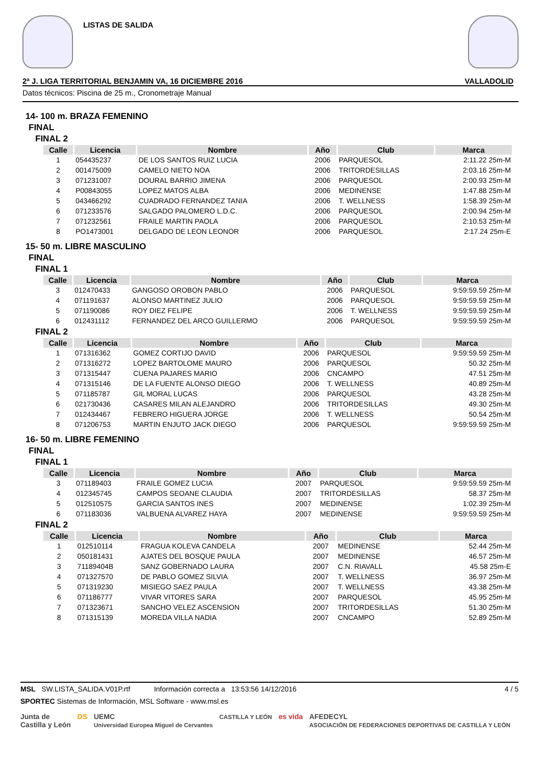LISTAS DE SALIDA
2ª J. LIGA TERRITORIAL BENJAMIN VA, 16 DICIEMBRE 2016 VALLADOLID
Datos técnicos: Piscina de 25 m., Cronometraje Manual
14- 100 m. BRAZA FEMENINO
FINAL
FINAL 2
| Calle | Licencia | Nombre | Año | Club | Marca |
| --- | --- | --- | --- | --- | --- |
| 1 | 054435237 | DE LOS SANTOS RUIZ LUCIA | 2006 | PARQUESOL | 2:11.22 25m-M |
| 2 | 001475009 | CAMELO NIETO NOA | 2006 | TRITORDESILLAS | 2:03.16 25m-M |
| 3 | 071231007 | DOURAL BARRIO JIMENA | 2006 | PARQUESOL | 2:00.93 25m-M |
| 4 | P00843055 | LOPEZ MATOS ALBA | 2006 | MEDINENSE | 1:47.88 25m-M |
| 5 | 043466292 | CUADRADO FERNANDEZ TANIA | 2006 | T. WELLNESS | 1:58.39 25m-M |
| 6 | 071233576 | SALGADO PALOMERO L.D.C. | 2006 | PARQUESOL | 2:00.94 25m-M |
| 7 | 071232561 | FRAILE MARTIN PAOLA | 2006 | PARQUESOL | 2:10.53 25m-M |
| 8 | PO1473001 | DELGADO DE LEON LEONOR | 2006 | PARQUESOL | 2:17.24 25m-E |
15- 50 m. LIBRE MASCULINO
FINAL
FINAL 1
| Calle | Licencia | Nombre | Año | Club | Marca |
| --- | --- | --- | --- | --- | --- |
| 3 | 012470433 | GANGOSO OROBON PABLO | 2006 | PARQUESOL | 9:59:59.59 25m-M |
| 4 | 071191637 | ALONSO MARTINEZ JULIO | 2006 | PARQUESOL | 9:59:59.59 25m-M |
| 5 | 071190086 | ROY DIEZ FELIPE | 2006 | T. WELLNESS | 9:59:59.59 25m-M |
| 6 | 012431112 | FERNANDEZ DEL ARCO GUILLERMO | 2006 | PARQUESOL | 9:59:59.59 25m-M |
FINAL 2
| Calle | Licencia | Nombre | Año | Club | Marca |
| --- | --- | --- | --- | --- | --- |
| 1 | 071316362 | GOMEZ CORTIJO DAVID | 2006 | PARQUESOL | 9:59:59.59 25m-M |
| 2 | 071316272 | LOPEZ BARTOLOME MAURO | 2006 | PARQUESOL | 50.32 25m-M |
| 3 | 071315447 | CUENA PAJARES MARIO | 2006 | CNCAMPO | 47.51 25m-M |
| 4 | 071315146 | DE LA FUENTE ALONSO DIEGO | 2006 | T. WELLNESS | 40.89 25m-M |
| 5 | 071185787 | GIL MORAL LUCAS | 2006 | PARQUESOL | 43.28 25m-M |
| 6 | 021730436 | CASARES MILAN ALEJANDRO | 2006 | TRITORDESILLAS | 49.30 25m-M |
| 7 | 012434467 | FEBRERO HIGUERA JORGE | 2006 | T. WELLNESS | 50.54 25m-M |
| 8 | 071206753 | MARTIN ENJUTO JACK DIEGO | 2006 | PARQUESOL | 9:59:59.59 25m-M |
16- 50 m. LIBRE FEMENINO
FINAL
FINAL 1
| Calle | Licencia | Nombre | Año | Club | Marca |
| --- | --- | --- | --- | --- | --- |
| 3 | 071189403 | FRAILE GOMEZ LUCIA | 2007 | PARQUESOL | 9:59:59.59 25m-M |
| 4 | 012345745 | CAMPOS SEOANE CLAUDIA | 2007 | TRITORDESILLAS | 58.37 25m-M |
| 5 | 012510575 | GARCIA SANTOS INES | 2007 | MEDINENSE | 1:02.39 25m-M |
| 6 | 071183036 | VALBUENA ALVAREZ HAYA | 2007 | MEDINENSE | 9:59:59.59 25m-M |
FINAL 2
| Calle | Licencia | Nombre | Año | Club | Marca |
| --- | --- | --- | --- | --- | --- |
| 1 | 012510114 | FRAGUA KOLEVA CANDELA | 2007 | MEDINENSE | 52.44 25m-M |
| 2 | 050181431 | AJATES DEL BOSQUE PAULA | 2007 | MEDINENSE | 46.57 25m-M |
| 3 | 71189404B | SANZ GOBERNADO LAURA | 2007 | C.N. RIAVALL | 45.58 25m-E |
| 4 | 071327570 | DE PABLO GOMEZ SILVIA | 2007 | T. WELLNESS | 36.97 25m-M |
| 5 | 071319230 | MISIEGO SAEZ PAULA | 2007 | T. WELLNESS | 43.38 25m-M |
| 6 | 071186777 | VIVAR VITORES SARA | 2007 | PARQUESOL | 45.95 25m-M |
| 7 | 071323671 | SANCHO VELEZ ASCENSION | 2007 | TRITORDESILLAS | 51.30 25m-M |
| 8 | 071315139 | MOREDA VILLA NADIA | 2007 | CNCAMPO | 52.89 25m-M |
MSL SW.LISTA_SALIDA.V01P.rtf Información correcta a 13:53:56 14/12/2016 4 / 5
SPORTEC Sistemas de Información, MSL Software - www.msl.es
Junta de
Castilla y León DS UEMC
Universidad Europea Miguel de Cervantes CASTILLA Y LEÓN es vida AFEDECYL
ASOCIACIÓN DE FEDERACIONES DEPORTIVAS DE CASTILLA Y LEÓN